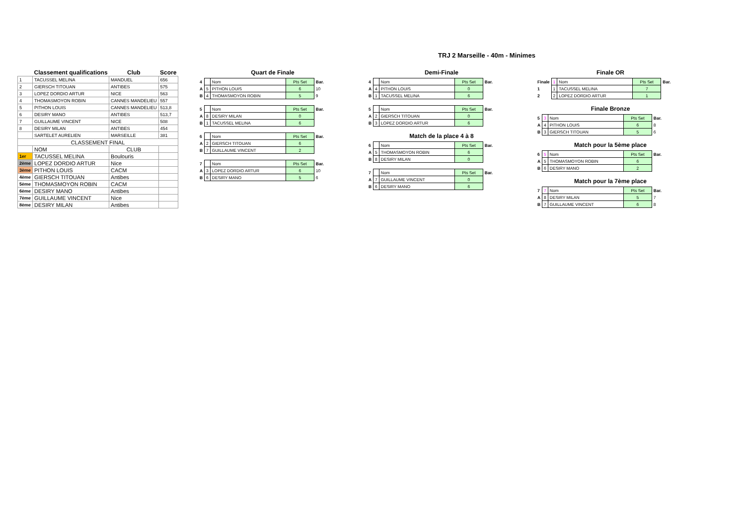TRJ 2 Marseille - 40m - Minimes
| | Classement qualifications | Club | Score |
| --- | --- | --- | --- |
| 1 | TACUSSEL MELINA | MANDUEL | 656 |
| 2 | GIERSCH TITOUAN | ANTIBES | 575 |
| 3 | LOPEZ DORDIO ARTUR | NICE | 563 |
| 4 | THOMASMOYON ROBIN | CANNES MANDELIEU | 557 |
| 5 | PITHON LOUIS | CANNES MANDELIEU | 513,8 |
| 6 | DESIRY MANO | ANTIBES | 513,7 |
| 7 | GUILLAUME VINCENT | NICE | 508 |
| 8 | DESIRY MILAN | ANTIBES | 454 |
| | SARTELET AURELIEN | MARSEILLE | 381 |
| CLASSEMENT FINAL | | | |
| | NOM | CLUB | |
| 1er | TACUSSEL MELINA | Boulouris | |
| 2ème | LOPEZ DORDIO ARTUR | Nice | |
| 3ème | PITHON LOUIS | CACM | |
| 4ème | GIERSCH TITOUAN | Antibes | |
| 5ème | THOMASMOYON ROBIN | CACM | |
| 6ème | DESIRY MANO | Antibes | |
| 7ème | GUILLAUME VINCENT | Nice | |
| 8ème | DESIRY MILAN | Antibes | |
Quart de Finale
| 4 | | Nom | Pts Set | Bar. |
| A | 5 | PITHON LOUIS | 6 | 10 |
| B | 4 | THOMASMOYON ROBIN | 5 | 9 |
| 5 | | Nom | Pts Set | Bar. |
| A | 8 | DESIRY MILAN | 0 | |
| B | 1 | TACUSSEL MELINA | 6 | |
| 6 | | Nom | Pts Set | Bar. |
| A | 2 | GIERSCH TITOUAN | 6 | |
| B | 7 | GUILLAUME VINCENT | 2 | |
| 7 | | Nom | Pts Set | Bar. |
| A | 3 | LOPEZ DORDIO ARTUR | 6 | 10 |
| B | 6 | DESIRY MANO | 5 | 6 |
Demi-Finale
| 4 | | Nom | Pts Set | Bar. |
| A | 4 | PITHON LOUIS | 0 | |
| B | 1 | TACUSSEL MELINA | 6 | |
| 5 | | Nom | Pts Set | Bar. |
| A | 2 | GIERSCH TITOUAN | 0 | |
| B | 3 | LOPEZ DORDIO ARTUR | 6 | |
Match de la place 4 à 8
| 6 | | Nom | Pts Set | Bar. |
| A | 5 | THOMASMOYON ROBIN | 6 | |
| B | 8 | DESIRY MILAN | 0 | |
| 7 | | Nom | Pts Set | Bar. |
| A | 7 | GUILLAUME VINCENT | 0 | |
| B | 6 | DESIRY MANO | 6 | |
Finale OR
| Finale | 1 | Nom | Pts Set | Bar. |
| 1 | 1 | TACUSSEL MELINA | 7 | |
| 2 | 2 | LOPEZ DORDIO ARTUR | 1 | |
Finale Bronze
| 5 | 3 | Nom | Pts Set | Bar. |
| A | 4 | PITHON LOUIS | 6 | 8 |
| B | 3 | GIERSCH TITOUAN | 5 | 6 |
Match pour la 5ème place
| 6 | 5 | Nom | Pts Set | Bar. |
| A | 5 | THOMASMOYON ROBIN | 6 | |
| B | 6 | DESIRY MANO | 2 | |
Match pour la 7ème place
| 7 | 7 | Nom | Pts Set | Bar. |
| A | 8 | DESIRY MILAN | 5 | 7 |
| B | 7 | GUILLAUME VINCENT | 6 | 8 |